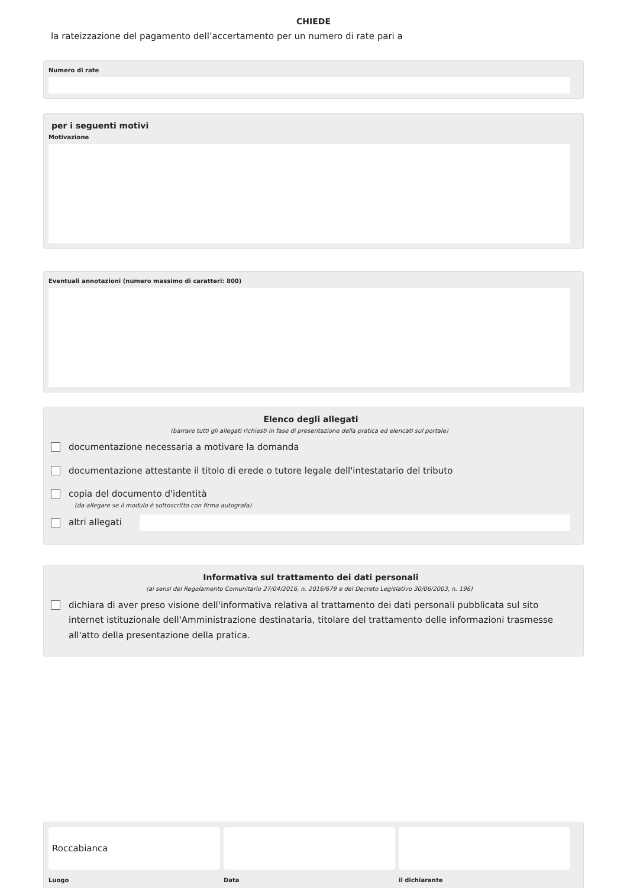CHIEDE
la rateizzazione del pagamento dell’accertamento per un numero di rate pari a
Numero di rate
per i seguenti motivi
Motivazione
Eventuali annotazioni (numero massimo di caratteri: 800)
Elenco degli allegati
(barrare tutti gli allegati richiesti in fase di presentazione della pratica ed elencati sul portale)
documentazione necessaria a motivare la domanda
documentazione attestante il titolo di erede o tutore legale dell'intestatario del tributo
copia del documento d'identità
(da allegare se il modulo è sottoscritto con firma autografa)
altri allegati
Informativa sul trattamento dei dati personali
(ai sensi del Regolamento Comunitario 27/04/2016, n. 2016/679 e del Decreto Legislativo 30/06/2003, n. 196)
dichiara di aver preso visione dell'informativa relativa al trattamento dei dati personali pubblicata sul sito internet istituzionale dell'Amministrazione destinataria, titolare del trattamento delle informazioni trasmesse all'atto della presentazione della pratica.
Roccabianca
Luogo
Data il dichiarante